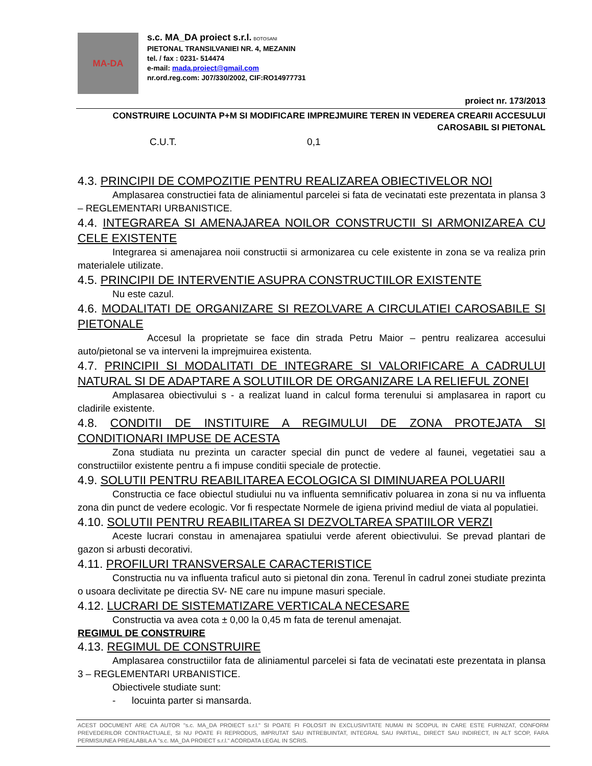MA-DA
s.c. MA_DA proiect s.r.l. BOTOSANI
PIETONAL TRANSILVANIEI NR. 4, MEZANIN
tel. / fax : 0231- 514474
e-mail: mada.proiect@gmail.com
nr.ord.reg.com: J07/330/2002, CIF:RO14977731
proiect nr. 173/2013
CONSTRUIRE LOCUINTA P+M SI MODIFICARE IMPREJMUIRE TEREN IN VEDEREA CREARII ACCESULUI CAROSABIL SI PIETONAL
C.U.T. 0,1
4.3. PRINCIPII DE COMPOZITIE PENTRU REALIZAREA OBIECTIVELOR NOI
Amplasarea constructiei fata de aliniamentul parcelei si fata de vecinatati este prezentata in plansa 3 – REGLEMENTARI URBANISTICE.
4.4. INTEGRAREA SI AMENAJAREA NOILOR CONSTRUCTII SI ARMONIZAREA CU CELE EXISTENTE
Integrarea si amenajarea noii constructii si armonizarea cu cele existente in zona se va realiza prin materialele utilizate.
4.5. PRINCIPII DE INTERVENTIE ASUPRA CONSTRUCTIILOR EXISTENTE
Nu este cazul.
4.6. MODALITATI DE ORGANIZARE SI REZOLVARE A CIRCULATIEI CAROSABILE SI PIETONALE
Accesul la proprietate se face din strada Petru Maior – pentru realizarea accesului auto/pietonal se va interveni la imprejmuirea existenta.
4.7. PRINCIPII SI MODALITATI DE INTEGRARE SI VALORIFICARE A CADRULUI NATURAL SI DE ADAPTARE A SOLUTIILOR DE ORGANIZARE LA RELIEFUL ZONEI
Amplasarea obiectivului s - a realizat luand in calcul forma terenului si amplasarea in raport cu cladirile existente.
4.8. CONDITII DE INSTITUIRE A REGIMULUI DE ZONA PROTEJATA SI CONDITIONARI IMPUSE DE ACESTA
Zona studiata nu prezinta un caracter special din punct de vedere al faunei, vegetatiei sau a constructiilor existente pentru a fi impuse conditii speciale de protectie.
4.9. SOLUTII PENTRU REABILITAREA ECOLOGICA SI DIMINUAREA POLUARII
Constructia ce face obiectul studiului nu va influenta semnificativ poluarea in zona si nu va influenta zona din punct de vedere ecologic. Vor fi respectate Normele de igiena privind mediul de viata al populatiei.
4.10. SOLUTII PENTRU REABILITAREA SI DEZVOLTAREA SPATIILOR VERZI
Aceste lucrari constau in amenajarea spatiului verde aferent obiectivului. Se prevad plantari de gazon si arbusti decorativi.
4.11. PROFILURI TRANSVERSALE CARACTERISTICE
Constructia nu va influenta traficul auto si pietonal din zona. Terenul în cadrul zonei studiate prezinta o usoara declivitate pe directia SV- NE care nu impune masuri speciale.
4.12. LUCRARI DE SISTEMATIZARE VERTICALA NECESARE
Constructia va avea cota ± 0,00 la 0,45 m fata de terenul amenajat.
REGIMUL DE CONSTRUIRE
4.13. REGIMUL DE CONSTRUIRE
Amplasarea constructiilor fata de aliniamentul parcelei si fata de vecinatati este prezentata in plansa 3 – REGLEMENTARI URBANISTICE.
Obiectivele studiate sunt:
- locuinta parter si mansarda.
ACEST DOCUMENT ARE CA AUTOR "s.c. MA_DA PROIECT s.r.l." SI POATE FI FOLOSIT IN EXCLUSIVITATE NUMAI IN SCOPUL IN CARE ESTE FURNIZAT, CONFORM PREVEDERILOR CONTRACTUALE, SI NU POATE FI REPRODUS, IMPRUTAT SAU INTREBUINTAT, INTEGRAL SAU PARTIAL, DIRECT SAU INDIRECT, IN ALT SCOP, FARA PERMISIUNEA PREALABILA A "s.c. MA_DA PROIECT s.r.l." ACORDATA LEGAL IN SCRIS.